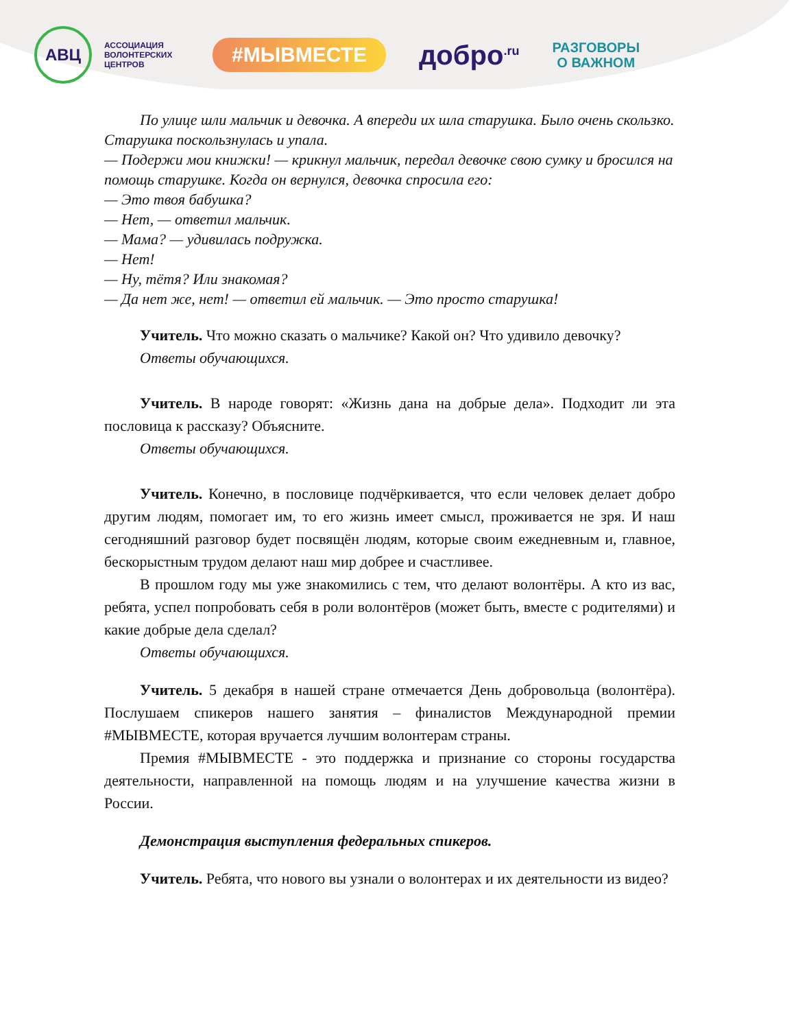АВЦ
АССОЦИАЦИЯ ВОЛОНТЕРСКИХ ЦЕНТРОВ
#МЫВМЕСТЕ
добро<sup>.ru</sup>
РАЗГОВОРЫ
О ВАЖНОМ
По улице шли мальчик и девочка. А впереди их шла старушка. Было очень скользко. Старушка поскользнулась и упала.
— Подержи мои книжки! — крикнул мальчик, передал девочке свою сумку и бросился на помощь старушке. Когда он вернулся, девочка спросила его:
— Это твоя бабушка?
— Нет, — ответил мальчик.
— Мама? — удивилась подружка.
— Нет!
— Ну, тётя? Или знакомая?
— Да нет же, нет! — ответил ей мальчик. — Это просто старушка!
Учитель. Что можно сказать о мальчике? Какой он? Что удивило девочку?
Ответы обучающихся.
Учитель. В народе говорят: «Жизнь дана на добрые дела». Подходит ли эта пословица к рассказу? Объясните.
Ответы обучающихся.
Учитель. Конечно, в пословице подчёркивается, что если человек делает добро другим людям, помогает им, то его жизнь имеет смысл, проживается не зря. И наш сегодняшний разговор будет посвящён людям, которые своим ежедневным и, главное, бескорыстным трудом делают наш мир добрее и счастливее.
В прошлом году мы уже знакомились с тем, что делают волонтёры. А кто из вас, ребята, успел попробовать себя в роли волонтёров (может быть, вместе с родителями) и какие добрые дела сделал?
Ответы обучающихся.
Учитель. 5 декабря в нашей стране отмечается День добровольца (волонтёра). Послушаем спикеров нашего занятия – финалистов Международной премии #МЫВМЕСТЕ, которая вручается лучшим волонтерам страны.
Премия #МЫВМЕСТЕ - это поддержка и признание со стороны государства деятельности, направленной на помощь людям и на улучшение качества жизни в России.
Демонстрация выступления федеральных спикеров.
Учитель. Ребята, что нового вы узнали о волонтерах и их деятельности из видео?